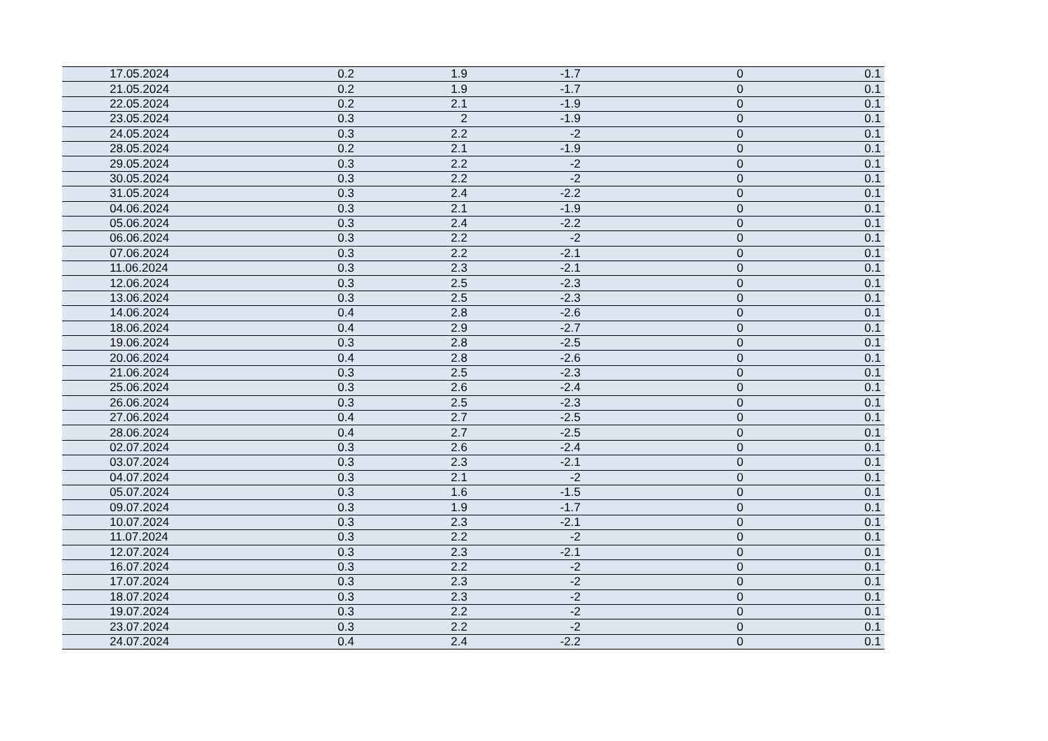| 17.05.2024 | 0.2 | 1.9 | -1.7 | 0 | 0.1 |
| 21.05.2024 | 0.2 | 1.9 | -1.7 | 0 | 0.1 |
| 22.05.2024 | 0.2 | 2.1 | -1.9 | 0 | 0.1 |
| 23.05.2024 | 0.3 | 2 | -1.9 | 0 | 0.1 |
| 24.05.2024 | 0.3 | 2.2 | -2 | 0 | 0.1 |
| 28.05.2024 | 0.2 | 2.1 | -1.9 | 0 | 0.1 |
| 29.05.2024 | 0.3 | 2.2 | -2 | 0 | 0.1 |
| 30.05.2024 | 0.3 | 2.2 | -2 | 0 | 0.1 |
| 31.05.2024 | 0.3 | 2.4 | -2.2 | 0 | 0.1 |
| 04.06.2024 | 0.3 | 2.1 | -1.9 | 0 | 0.1 |
| 05.06.2024 | 0.3 | 2.4 | -2.2 | 0 | 0.1 |
| 06.06.2024 | 0.3 | 2.2 | -2 | 0 | 0.1 |
| 07.06.2024 | 0.3 | 2.2 | -2.1 | 0 | 0.1 |
| 11.06.2024 | 0.3 | 2.3 | -2.1 | 0 | 0.1 |
| 12.06.2024 | 0.3 | 2.5 | -2.3 | 0 | 0.1 |
| 13.06.2024 | 0.3 | 2.5 | -2.3 | 0 | 0.1 |
| 14.06.2024 | 0.4 | 2.8 | -2.6 | 0 | 0.1 |
| 18.06.2024 | 0.4 | 2.9 | -2.7 | 0 | 0.1 |
| 19.06.2024 | 0.3 | 2.8 | -2.5 | 0 | 0.1 |
| 20.06.2024 | 0.4 | 2.8 | -2.6 | 0 | 0.1 |
| 21.06.2024 | 0.3 | 2.5 | -2.3 | 0 | 0.1 |
| 25.06.2024 | 0.3 | 2.6 | -2.4 | 0 | 0.1 |
| 26.06.2024 | 0.3 | 2.5 | -2.3 | 0 | 0.1 |
| 27.06.2024 | 0.4 | 2.7 | -2.5 | 0 | 0.1 |
| 28.06.2024 | 0.4 | 2.7 | -2.5 | 0 | 0.1 |
| 02.07.2024 | 0.3 | 2.6 | -2.4 | 0 | 0.1 |
| 03.07.2024 | 0.3 | 2.3 | -2.1 | 0 | 0.1 |
| 04.07.2024 | 0.3 | 2.1 | -2 | 0 | 0.1 |
| 05.07.2024 | 0.3 | 1.6 | -1.5 | 0 | 0.1 |
| 09.07.2024 | 0.3 | 1.9 | -1.7 | 0 | 0.1 |
| 10.07.2024 | 0.3 | 2.3 | -2.1 | 0 | 0.1 |
| 11.07.2024 | 0.3 | 2.2 | -2 | 0 | 0.1 |
| 12.07.2024 | 0.3 | 2.3 | -2.1 | 0 | 0.1 |
| 16.07.2024 | 0.3 | 2.2 | -2 | 0 | 0.1 |
| 17.07.2024 | 0.3 | 2.3 | -2 | 0 | 0.1 |
| 18.07.2024 | 0.3 | 2.3 | -2 | 0 | 0.1 |
| 19.07.2024 | 0.3 | 2.2 | -2 | 0 | 0.1 |
| 23.07.2024 | 0.3 | 2.2 | -2 | 0 | 0.1 |
| 24.07.2024 | 0.4 | 2.4 | -2.2 | 0 | 0.1 |